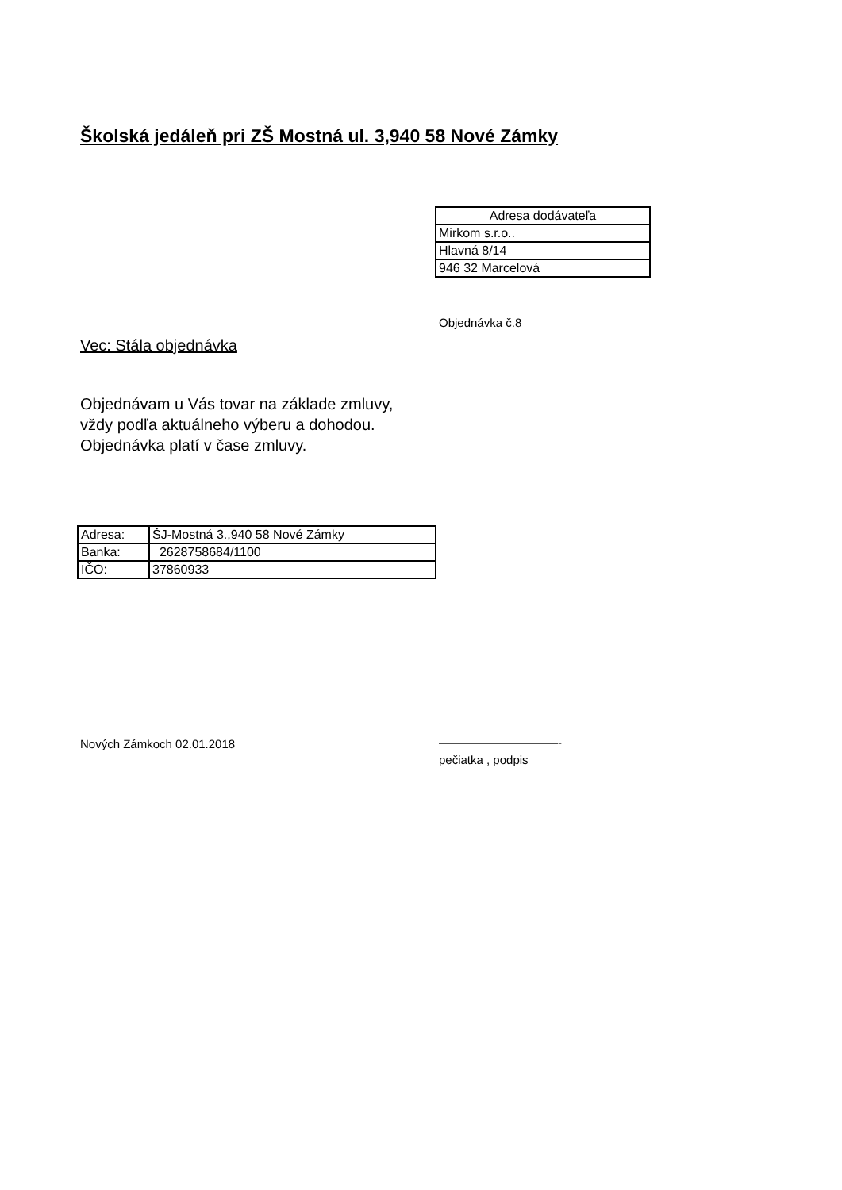Školská jedáleň pri ZŠ Mostná ul. 3,940 58 Nové Zámky
| Adresa dodávateľa |
| Mirkom s.r.o.. |
| Hlavná 8/14 |
| 946 32 Marcelová |
Objednávka č.8
Vec: Stála objednávka
Objednávam u Vás tovar na základe zmluvy,
vždy podľa aktuálneho výberu a dohodou.
Objednávka platí v čase zmluvy.
| Adresa: | ŠJ-Mostná 3.,940 58 Nové Zámky |
| Banka: | 2628758684/1100 |
| IČO: | 37860933 |
Nových Zámkoch 02.01.2018
——————————-
pečiatka , podpis